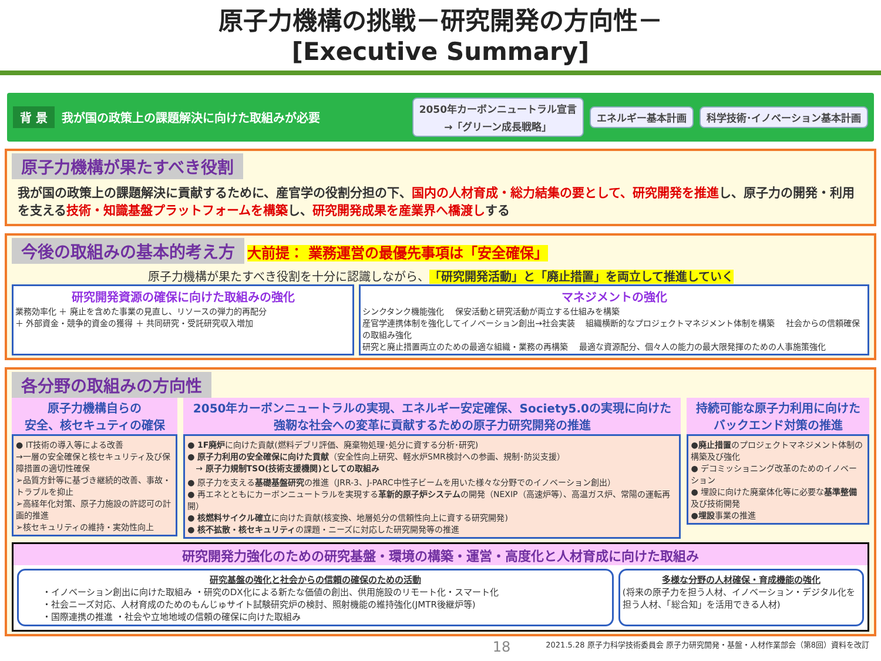原子力機構の挑戦－研究開発の方向性－
[Executive Summary]
背 景 我が国の政策上の課題解決に向けた取組みが必要 2050年カーボンニュートラル宣言
→「グリーン成長戦略」 エネルギー基本計画 科学技術･イノベーション基本計画
原子力機構が果たすべき役割
我が国の政策上の課題解決に貢献するために、産官学の役割分担の下、国内の人材育成・総力結集の要として、研究開発を推進し、原子力の開発・利用を支える技術・知識基盤プラットフォームを構築し、研究開発成果を産業界へ橋渡しする
今後の取組みの基本的考え方
大前提： 業務運営の最優先事項は「安全確保」
原子力機構が果たすべき役割を十分に認識しながら、「研究開発活動」と「廃止措置」を両立して推進していく
研究開発資源の確保に向けた取組みの強化
業務効率化 ＋ 廃止を含めた事業の見直し、リソースの弾力的再配分
＋ 外部資金・競争的資金の獲得 ＋ 共同研究・受託研究収入増加
マネジメントの強化
シンクタンク機能強化 　保安活動と研究活動が両立する仕組みを構築
産官学連携体制を強化してイノベーション創出→社会実装 　組織横断的なプロジェクトマネジメント体制を構築 　社会からの信頼確保の取組み強化
研究と廃止措置両立のための最適な組織・業務の再構築 　最適な資源配分、個々人の能力の最大限発揮のための人事施策強化
各分野の取組みの方向性
原子力機構自らの
安全、核セキュティの確保
● IT技術の導入等による改善
→一層の安全確保と核セキュリティ及び保障措置の適切性確保
➢品質方針等に基づき継続的改善、事故・トラブルを抑止
➢高経年化対策、原子力施設の許認可の計画的推進
➢核セキュリティの維持・実効性向上
2050年カーボンニュートラルの実現、エネルギー安定確保、Society5.0の実現に向けた
強靭な社会への変革に貢献するための原子力研究開発の推進
● 1F廃炉に向けた貢献(燃料デブリ評価、廃棄物処理･処分に資する分析･研究)
● 原子力利用の安全確保に向けた貢献（安全性向上研究、軽水炉SMR検討への参画、規制･防災支援）
　→ 原子力規制TSO(技術支援機関)としての取組み
● 原子力を支える基礎基盤研究の推進（JRR-3、J-PARC中性子ビームを用いた様々な分野でのイノベーション創出）
● 再エネとともにカーボンニュートラルを実現する革新的原子炉システムの開発（NEXIP（高速炉等）、高温ガス炉、常陽の運転再開）
● 核燃料サイクル確立に向けた貢献(核変換、地層処分の信頼性向上に資する研究開発)
● 核不拡散・核セキュリティの課題・ニーズに対応した研究開発等の推進
持続可能な原子力利用に向けた
バックエンド対策の推進
●廃止措置のプロジェクトマネジメント体制の構築及び強化
● デコミッショニング改革のためのイノベーション
● 埋設に向けた廃棄体化等に必要な基準整備及び技術開発
●埋設事業の推進
研究開発力強化のための研究基盤・環境の構築・運営・高度化と人材育成に向けた取組み
研究基盤の強化と社会からの信頼の確保のための活動
・イノベーション創出に向けた取組み ・研究のDX化による新たな価値の創出、供用施設のリモート化・スマート化
・社会ニーズ対応、人材育成のためのもんじゅサイト試験研究炉の検討、照射機能の維持強化(JMTR後継炉等)
・国際連携の推進 ・社会や立地地域の信頼の確保に向けた取組み
多様な分野の人材確保・育成機能の強化
(将来の原子力を担う人材、イノベーション・デジタル化を担う人材、「総合知」を活用できる人材)
18 2021.5.28 原子力科学技術委員会 原子力研究開発・基盤・人材作業部会（第8回）資料を改訂